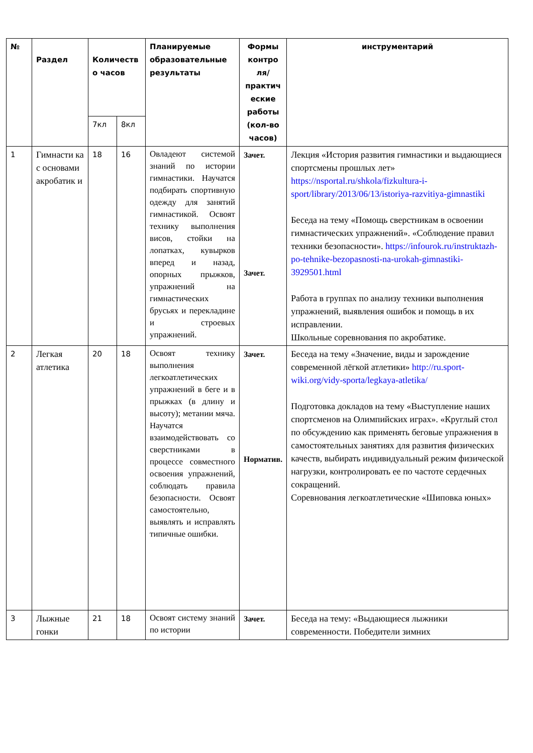| № | Раздел | Количеств о часов | | Планируемые образовательные результаты | Формы контро ля/ практич еские работы (кол-во часов) | инструментарий |
| --- | --- | --- | --- | --- | --- | --- |
| | | 7кл | 8кл | | | |
| 1 | Гимнасти ка с основами акробатик и | 18 | 16 | Овладеют системой знаний по истории гимнастики. Научатся подбирать спортивную одежду для занятий гимнастикой. Освоят технику выполнения висов, стойки на лопатках, кувырков вперед и назад, опорных прыжков, упражнений на гимнастических брусьях и перекладине и строевых упражнений. | Зачет. Зачет. | Лекция «История развития гимнастики и выдающиеся спортсмены прошлых лет» https://nsportal.ru/shkola/fizkultura-i-sport/library/2013/06/13/istoriya-razvitiya-gimnastiki Беседа на тему «Помощь сверстникам в освоении гимнастических упражнений». «Соблюдение правил техники безопасности». https://infourok.ru/instruktazh-po-tehnike-bezopasnosti-na-urokah-gimnastiki-3929501.html Работа в группах по анализу техники выполнения упражнений, выявления ошибок и помощь в их исправлении. Школьные соревнования по акробатике. |
| 2 | Легкая атлетика | 20 | 18 | Освоят технику выполнения легкоатлетических упражнений в беге и в прыжках (в длину и высоту); метании мяча. Научатся взаимодействовать со сверстниками в процессе совместного освоения упражнений, соблюдать правила безопасности. Освоят самостоятельно, выявлять и исправлять типичные ошибки. | Зачет. Норматив. | Беседа на тему «Значение, виды и зарождение современной лёгкой атлетики» http://ru.sport-wiki.org/vidy-sporta/legkaya-atletika/ Подготовка докладов на тему «Выступление наших спортсменов на Олимпийских играх». «Круглый стол по обсуждению как применять беговые упражнения в самостоятельных занятиях для развития физических качеств, выбирать индивидуальный режим физической нагрузки, контролировать ее по частоте сердечных сокращений. Соревнования легкоатлетические «Шиповка юных» |
| 3 | Лыжные гонки | 21 | 18 | Освоят систему знаний по истории | Зачет. | Беседа на тему: «Выдающиеся лыжники современности. Победители зимних |